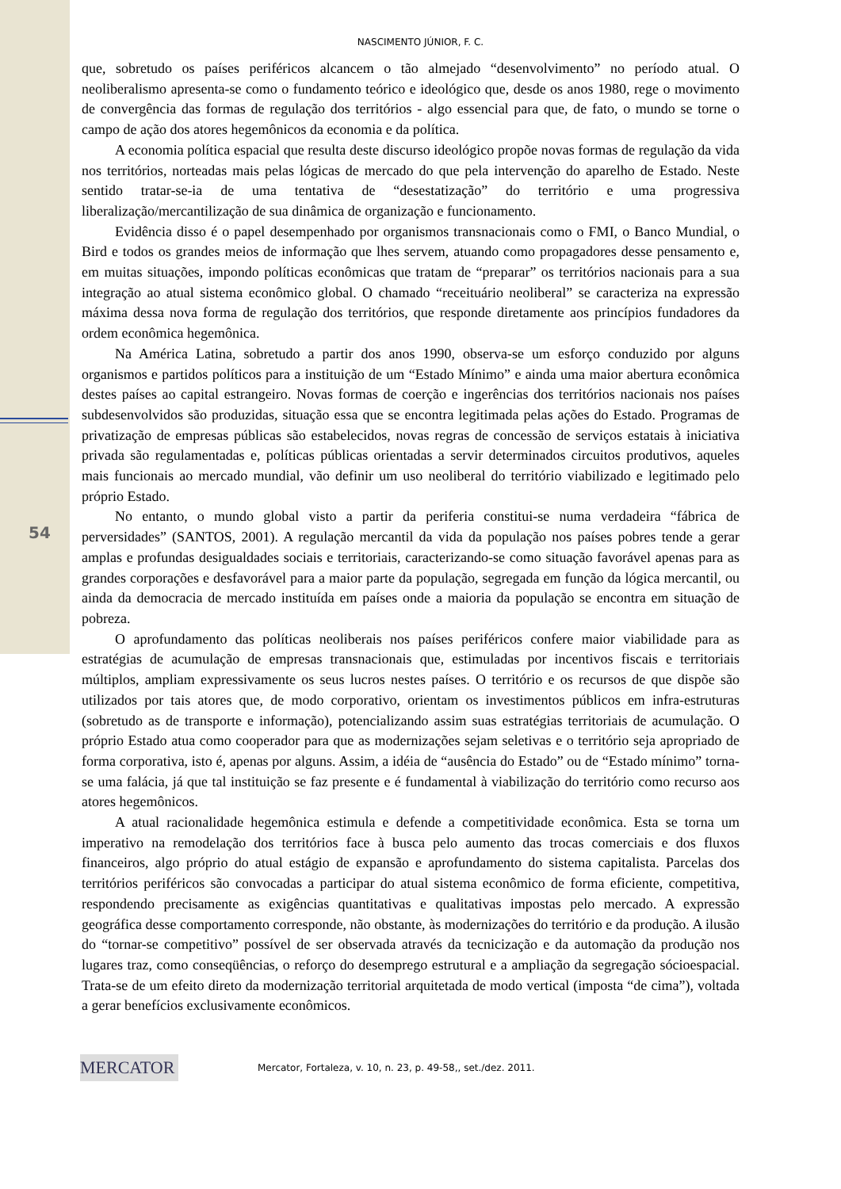54
NASCIMENTO JÚNIOR, F. C.
que, sobretudo os países periféricos alcancem o tão almejado “desenvolvimento” no período atual. O neoliberalismo apresenta-se como o fundamento teórico e ideológico que, desde os anos 1980, rege o movimento de convergência das formas de regulação dos territórios - algo essencial para que, de fato, o mundo se torne o campo de ação dos atores hegemônicos da economia e da política.
A economia política espacial que resulta deste discurso ideológico propõe novas formas de regulação da vida nos territórios, norteadas mais pelas lógicas de mercado do que pela intervenção do aparelho de Estado. Neste sentido tratar-se-ia de uma tentativa de “desestatização” do território e uma progressiva liberalização/mercantilização de sua dinâmica de organização e funcionamento.
Evidência disso é o papel desempenhado por organismos transnacionais como o FMI, o Banco Mundial, o Bird e todos os grandes meios de informação que lhes servem, atuando como propagadores desse pensamento e, em muitas situações, impondo políticas econômicas que tratam de “preparar” os territórios nacionais para a sua integração ao atual sistema econômico global. O chamado “receituário neoliberal” se caracteriza na expressão máxima dessa nova forma de regulação dos territórios, que responde diretamente aos princípios fundadores da ordem econômica hegemônica.
Na América Latina, sobretudo a partir dos anos 1990, observa-se um esforço conduzido por alguns organismos e partidos políticos para a instituição de um “Estado Mínimo” e ainda uma maior abertura econômica destes países ao capital estrangeiro. Novas formas de coerção e ingerências dos territórios nacionais nos países subdesenvolvidos são produzidas, situação essa que se encontra legitimada pelas ações do Estado. Programas de privatização de empresas públicas são estabelecidos, novas regras de concessão de serviços estatais à iniciativa privada são regulamentadas e, políticas públicas orientadas a servir determinados circuitos produtivos, aqueles mais funcionais ao mercado mundial, vão definir um uso neoliberal do território viabilizado e legitimado pelo próprio Estado.
No entanto, o mundo global visto a partir da periferia constitui-se numa verdadeira “fábrica de perversidades” (SANTOS, 2001). A regulação mercantil da vida da população nos países pobres tende a gerar amplas e profundas desigualdades sociais e territoriais, caracterizando-se como situação favorável apenas para as grandes corporações e desfavorável para a maior parte da população, segregada em função da lógica mercantil, ou ainda da democracia de mercado instituída em países onde a maioria da população se encontra em situação de pobreza.
O aprofundamento das políticas neoliberais nos países periféricos confere maior viabilidade para as estratégias de acumulação de empresas transnacionais que, estimuladas por incentivos fiscais e territoriais múltiplos, ampliam expressivamente os seus lucros nestes países. O território e os recursos de que dispõe são utilizados por tais atores que, de modo corporativo, orientam os investimentos públicos em infra-estruturas (sobretudo as de transporte e informação), potencializando assim suas estratégias territoriais de acumulação. O próprio Estado atua como cooperador para que as modernizações sejam seletivas e o território seja apropriado de forma corporativa, isto é, apenas por alguns. Assim, a idéia de “ausência do Estado” ou de “Estado mínimo” torna-se uma falácia, já que tal instituição se faz presente e é fundamental à viabilização do território como recurso aos atores hegemônicos.
A atual racionalidade hegemônica estimula e defende a competitividade econômica. Esta se torna um imperativo na remodelação dos territórios face à busca pelo aumento das trocas comerciais e dos fluxos financeiros, algo próprio do atual estágio de expansão e aprofundamento do sistema capitalista. Parcelas dos territórios periféricos são convocadas a participar do atual sistema econômico de forma eficiente, competitiva, respondendo precisamente as exigências quantitativas e qualitativas impostas pelo mercado. A expressão geográfica desse comportamento corresponde, não obstante, às modernizações do território e da produção. A ilusão do “tornar-se competitivo” possível de ser observada através da tecnicização e da automação da produção nos lugares traz, como conseqüências, o reforço do desemprego estrutural e a ampliação da segregação sócioespacial. Trata-se de um efeito direto da modernização territorial arquitetada de modo vertical (imposta “de cima”), voltada a gerar benefícios exclusivamente econômicos.
MERCATOR
Mercator, Fortaleza, v. 10, n. 23, p. 49-58,, set./dez. 2011.